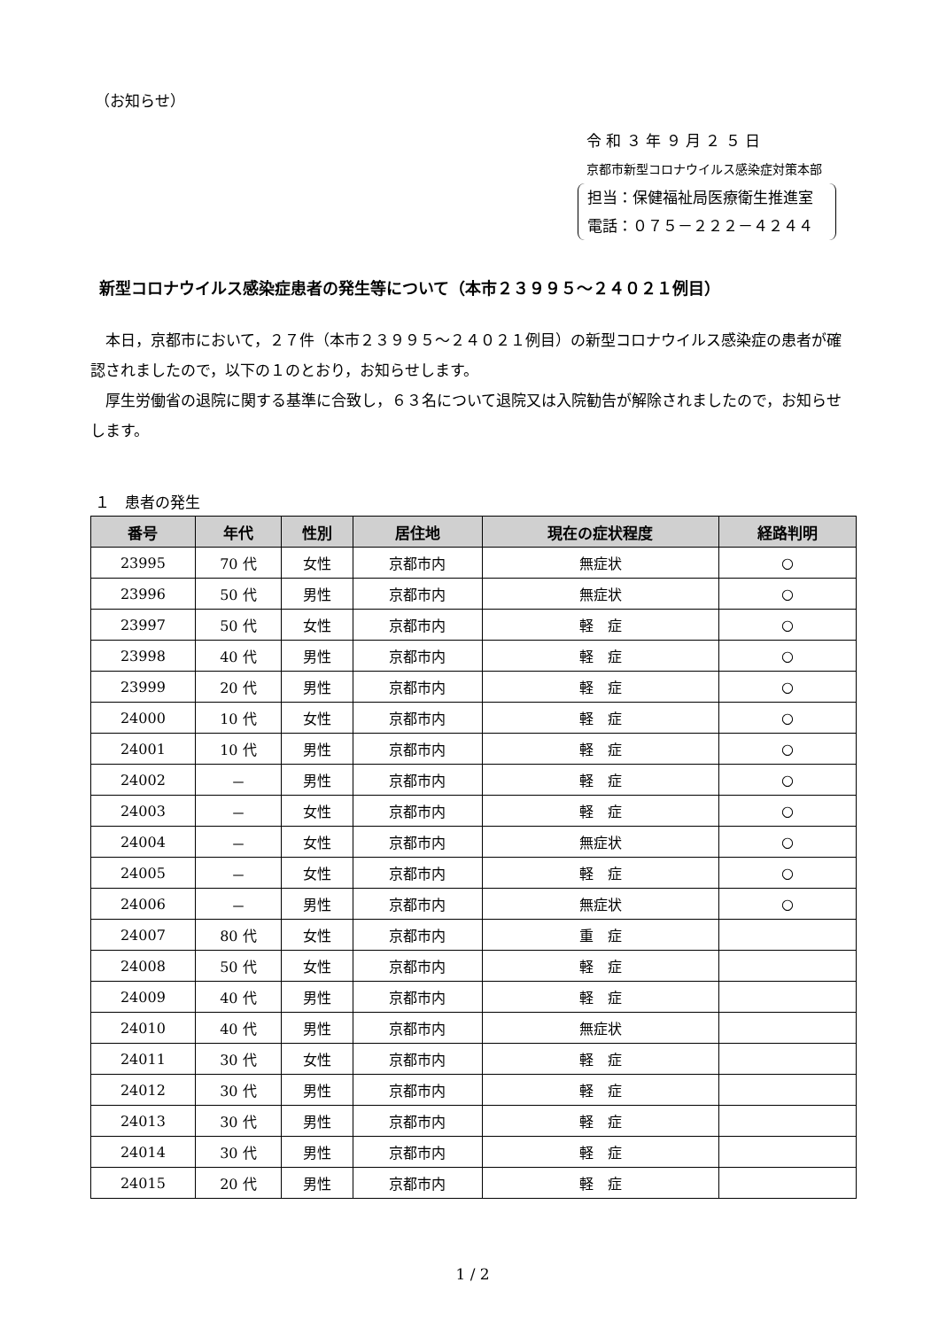（お知らせ）
令 和 ３ 年 ９ 月 ２ ５ 日
京都市新型コロナウイルス感染症対策本部
担当：保健福祉局医療衛生推進室
電話：０７５－２２２－４２４４
新型コロナウイルス感染症患者の発生等について（本市２３９９５～２４０２１例目）
本日，京都市において，２７件（本市２３９９５～２４０２１例目）の新型コロナウイルス感染症の患者が確認されましたので，以下の１のとおり，お知らせします。
厚生労働省の退院に関する基準に合致し，６３名について退院又は入院勧告が解除されましたので，お知らせします。
１　患者の発生
| 番号 | 年代 | 性別 | 居住地 | 現在の症状程度 | 経路判明 |
| --- | --- | --- | --- | --- | --- |
| 23995 | 70 代 | 女性 | 京都市内 | 無症状 | ○ |
| 23996 | 50 代 | 男性 | 京都市内 | 無症状 | ○ |
| 23997 | 50 代 | 女性 | 京都市内 | 軽 症 | ○ |
| 23998 | 40 代 | 男性 | 京都市内 | 軽 症 | ○ |
| 23999 | 20 代 | 男性 | 京都市内 | 軽 症 | ○ |
| 24000 | 10 代 | 女性 | 京都市内 | 軽 症 | ○ |
| 24001 | 10 代 | 男性 | 京都市内 | 軽 症 | ○ |
| 24002 | － | 男性 | 京都市内 | 軽 症 | ○ |
| 24003 | － | 女性 | 京都市内 | 軽 症 | ○ |
| 24004 | － | 女性 | 京都市内 | 無症状 | ○ |
| 24005 | － | 女性 | 京都市内 | 軽 症 | ○ |
| 24006 | － | 男性 | 京都市内 | 無症状 | ○ |
| 24007 | 80 代 | 女性 | 京都市内 | 重 症 | |
| 24008 | 50 代 | 女性 | 京都市内 | 軽 症 | |
| 24009 | 40 代 | 男性 | 京都市内 | 軽 症 | |
| 24010 | 40 代 | 男性 | 京都市内 | 無症状 | |
| 24011 | 30 代 | 女性 | 京都市内 | 軽 症 | |
| 24012 | 30 代 | 男性 | 京都市内 | 軽 症 | |
| 24013 | 30 代 | 男性 | 京都市内 | 軽 症 | |
| 24014 | 30 代 | 男性 | 京都市内 | 軽 症 | |
| 24015 | 20 代 | 男性 | 京都市内 | 軽 症 | |
1 / 2